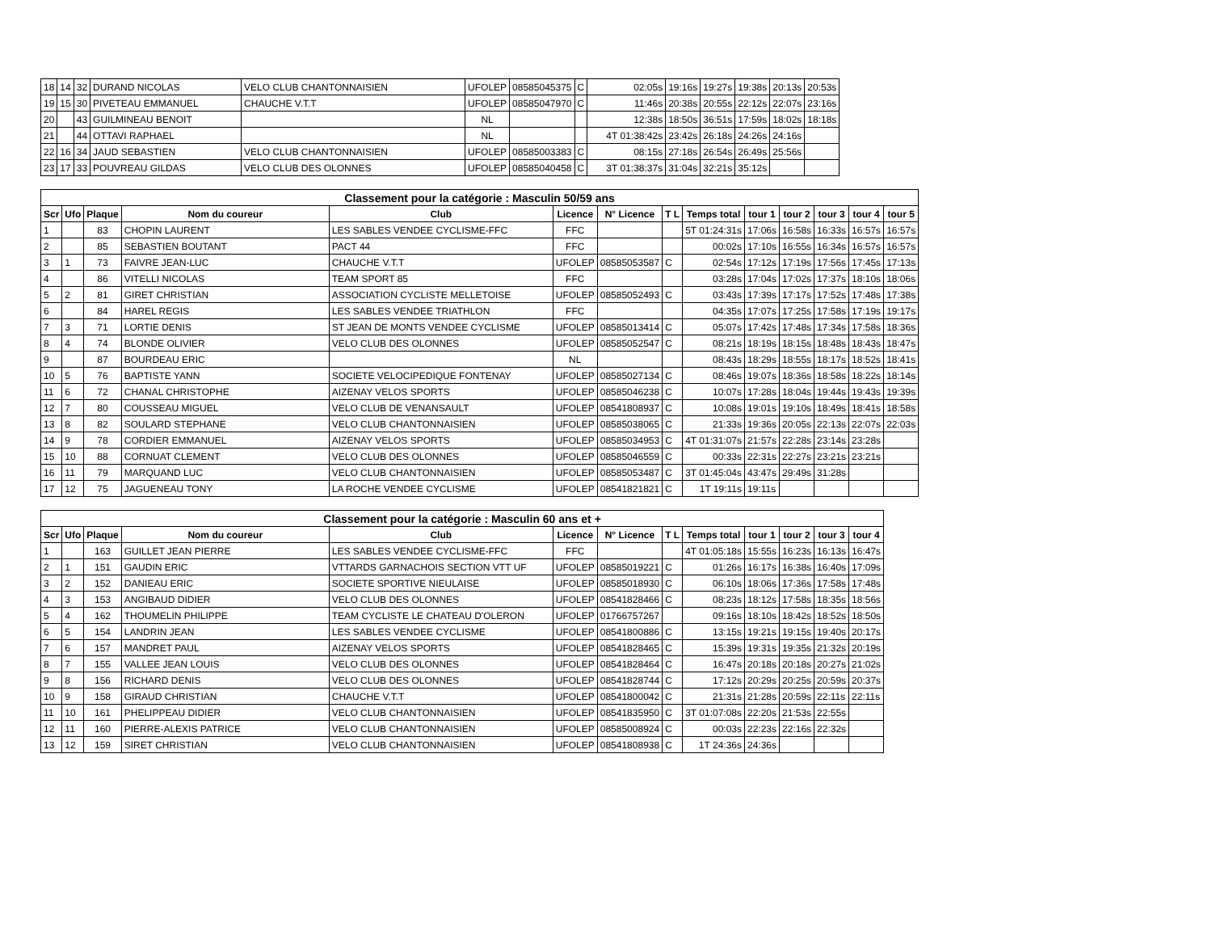| 18 | 14 | 32 | DURAND NICOLAS | VELO CLUB CHANTONNAISIEN | UFOLEP | 08585045375 | C | 02:05s | 19:16s | 19:27s | 19:38s | 20:13s | 20:53s |
| 19 | 15 | 30 | PIVETEAU EMMANUEL | CHAUCHE V.T.T | UFOLEP | 08585047970 | C | 11:46s | 20:38s | 20:55s | 22:12s | 22:07s | 23:16s |
| 20 | | 43 | GUILMINEAU BENOIT | | NL | | | 12:38s | 18:50s | 36:51s | 17:59s | 18:02s | 18:18s |
| 21 | | 44 | OTTAVI RAPHAEL | | NL | | | 4T 01:38:42s | 23:42s | 26:18s | 24:26s | 24:16s | |
| 22 | 16 | 34 | JAUD SEBASTIEN | VELO CLUB CHANTONNAISIEN | UFOLEP | 08585003383 | C | 08:15s | 27:18s | 26:54s | 26:49s | 25:56s | |
| 23 | 17 | 33 | POUVREAU GILDAS | VELO CLUB DES OLONNES | UFOLEP | 08585040458 | C | 3T 01:38:37s | 31:04s | 32:21s | 35:12s | | |
| Classement pour la catégorie : Masculin 50/59 ans | | | | | | | | | | | | | |
| --- | --- | --- | --- | --- | --- | --- | --- | --- | --- | --- | --- | --- | --- |
| Scr | Ufo | Plaque | Nom du coureur | Club | Licence | N° Licence | T L | Temps total | tour 1 | tour 2 | tour 3 | tour 4 | tour 5 |
| 1 | | 83 | CHOPIN LAURENT | LES SABLES VENDEE CYCLISME-FFC | FFC | | | 5T 01:24:31s | 17:06s | 16:58s | 16:33s | 16:57s | 16:57s |
| 2 | | 85 | SEBASTIEN BOUTANT | PACT 44 | FFC | | | 00:02s | 17:10s | 16:55s | 16:34s | 16:57s | 16:57s |
| 3 | 1 | 73 | FAIVRE JEAN-LUC | CHAUCHE V.T.T | UFOLEP | 08585053587 | C | 02:54s | 17:12s | 17:19s | 17:56s | 17:45s | 17:13s |
| 4 | | 86 | VITELLI NICOLAS | TEAM SPORT 85 | FFC | | | 03:28s | 17:04s | 17:02s | 17:37s | 18:10s | 18:06s |
| 5 | 2 | 81 | GIRET CHRISTIAN | ASSOCIATION CYCLISTE MELLETOISE | UFOLEP | 08585052493 | C | 03:43s | 17:39s | 17:17s | 17:52s | 17:48s | 17:38s |
| 6 | | 84 | HAREL REGIS | LES SABLES VENDEE TRIATHLON | FFC | | | 04:35s | 17:07s | 17:25s | 17:58s | 17:19s | 19:17s |
| 7 | 3 | 71 | LORTIE DENIS | ST JEAN DE MONTS VENDEE CYCLISME | UFOLEP | 08585013414 | C | 05:07s | 17:42s | 17:48s | 17:34s | 17:58s | 18:36s |
| 8 | 4 | 74 | BLONDE OLIVIER | VELO CLUB DES OLONNES | UFOLEP | 08585052547 | C | 08:21s | 18:19s | 18:15s | 18:48s | 18:43s | 18:47s |
| 9 | | 87 | BOURDEAU ERIC | | NL | | | 08:43s | 18:29s | 18:55s | 18:17s | 18:52s | 18:41s |
| 10 | 5 | 76 | BAPTISTE YANN | SOCIETE VELOCIPEDIQUE FONTENAY | UFOLEP | 08585027134 | C | 08:46s | 19:07s | 18:36s | 18:58s | 18:22s | 18:14s |
| 11 | 6 | 72 | CHANAL CHRISTOPHE | AIZENAY VELOS SPORTS | UFOLEP | 08585046238 | C | 10:07s | 17:28s | 18:04s | 19:44s | 19:43s | 19:39s |
| 12 | 7 | 80 | COUSSEAU MIGUEL | VELO CLUB DE VENANSAULT | UFOLEP | 08541808937 | C | 10:08s | 19:01s | 19:10s | 18:49s | 18:41s | 18:58s |
| 13 | 8 | 82 | SOULARD STEPHANE | VELO CLUB CHANTONNAISIEN | UFOLEP | 08585038065 | C | 21:33s | 19:36s | 20:05s | 22:13s | 22:07s | 22:03s |
| 14 | 9 | 78 | CORDIER EMMANUEL | AIZENAY VELOS SPORTS | UFOLEP | 08585034953 | C | 4T 01:31:07s | 21:57s | 22:28s | 23:14s | 23:28s | |
| 15 | 10 | 88 | CORNUAT CLEMENT | VELO CLUB DES OLONNES | UFOLEP | 08585046559 | C | 00:33s | 22:31s | 22:27s | 23:21s | 23:21s | |
| 16 | 11 | 79 | MARQUAND LUC | VELO CLUB CHANTONNAISIEN | UFOLEP | 08585053487 | C | 3T 01:45:04s | 43:47s | 29:49s | 31:28s | | |
| 17 | 12 | 75 | JAGUENEAU TONY | LA ROCHE VENDEE CYCLISME | UFOLEP | 08541821821 | C | 1T 19:11s | 19:11s | | | | |
| Classement pour la catégorie : Masculin 60 ans et + | | | | | | | | | | | | |
| --- | --- | --- | --- | --- | --- | --- | --- | --- | --- | --- | --- | --- |
| Scr | Ufo | Plaque | Nom du coureur | Club | Licence | N° Licence | T L | Temps total | tour 1 | tour 2 | tour 3 | tour 4 |
| 1 | | 163 | GUILLET JEAN PIERRE | LES SABLES VENDEE CYCLISME-FFC | FFC | | | 4T 01:05:18s | 15:55s | 16:23s | 16:13s | 16:47s |
| 2 | 1 | 151 | GAUDIN ERIC | VTTARDS GARNACHOIS SECTION VTT UF | UFOLEP | 08585019221 | C | 01:26s | 16:17s | 16:38s | 16:40s | 17:09s |
| 3 | 2 | 152 | DANIEAU ERIC | SOCIETE SPORTIVE NIEULAISE | UFOLEP | 08585018930 | C | 06:10s | 18:06s | 17:36s | 17:58s | 17:48s |
| 4 | 3 | 153 | ANGIBAUD DIDIER | VELO CLUB DES OLONNES | UFOLEP | 08541828466 | C | 08:23s | 18:12s | 17:58s | 18:35s | 18:56s |
| 5 | 4 | 162 | THOUMELIN PHILIPPE | TEAM CYCLISTE LE CHATEAU D'OLERON | UFOLEP | 01766757267 | | 09:16s | 18:10s | 18:42s | 18:52s | 18:50s |
| 6 | 5 | 154 | LANDRIN JEAN | LES SABLES VENDEE CYCLISME | UFOLEP | 08541800886 | C | 13:15s | 19:21s | 19:15s | 19:40s | 20:17s |
| 7 | 6 | 157 | MANDRET PAUL | AIZENAY VELOS SPORTS | UFOLEP | 08541828465 | C | 15:39s | 19:31s | 19:35s | 21:32s | 20:19s |
| 8 | 7 | 155 | VALLEE JEAN LOUIS | VELO CLUB DES OLONNES | UFOLEP | 08541828464 | C | 16:47s | 20:18s | 20:18s | 20:27s | 21:02s |
| 9 | 8 | 156 | RICHARD DENIS | VELO CLUB DES OLONNES | UFOLEP | 08541828744 | C | 17:12s | 20:29s | 20:25s | 20:59s | 20:37s |
| 10 | 9 | 158 | GIRAUD CHRISTIAN | CHAUCHE V.T.T | UFOLEP | 08541800042 | C | 21:31s | 21:28s | 20:59s | 22:11s | 22:11s |
| 11 | 10 | 161 | PHELIPPEAU DIDIER | VELO CLUB CHANTONNAISIEN | UFOLEP | 08541835950 | C | 3T 01:07:08s | 22:20s | 21:53s | 22:55s | |
| 12 | 11 | 160 | PIERRE-ALEXIS PATRICE | VELO CLUB CHANTONNAISIEN | UFOLEP | 08585008924 | C | 00:03s | 22:23s | 22:16s | 22:32s | |
| 13 | 12 | 159 | SIRET CHRISTIAN | VELO CLUB CHANTONNAISIEN | UFOLEP | 08541808938 | C | 1T 24:36s | 24:36s | | | |